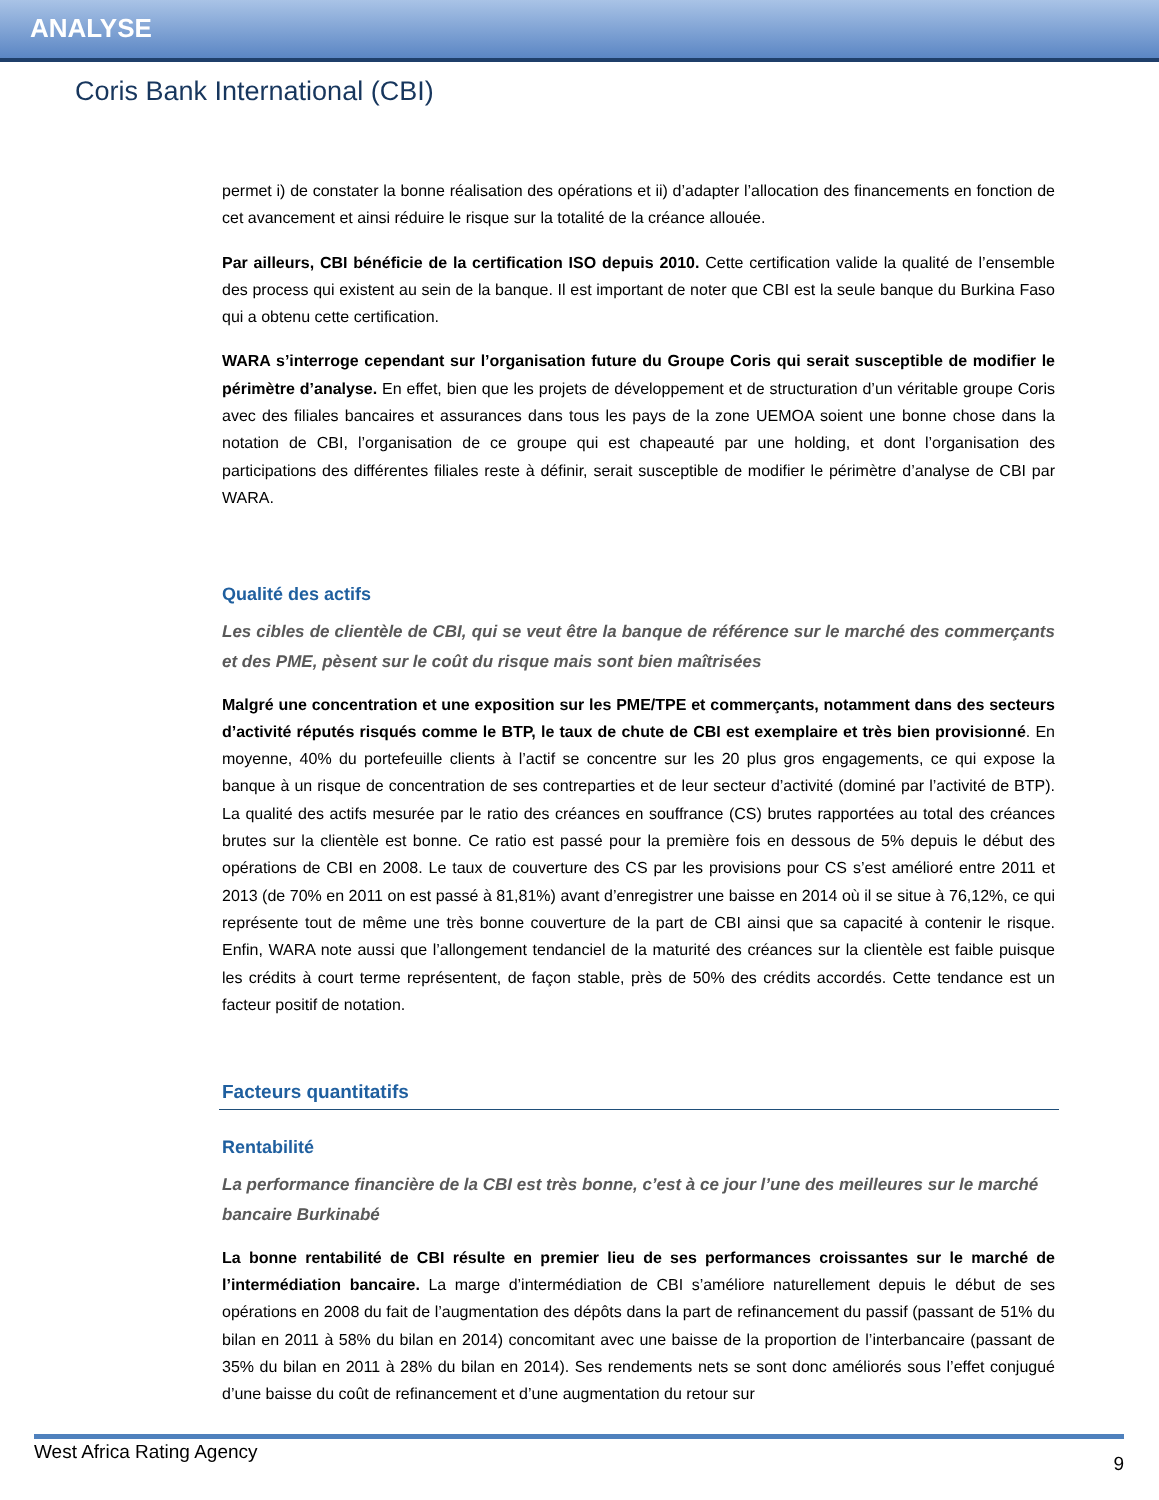ANALYSE
Coris Bank International (CBI)
permet i) de constater la bonne réalisation des opérations et ii) d’adapter l’allocation des financements en fonction de cet avancement et ainsi réduire le risque sur la totalité de la créance allouée.
Par ailleurs, CBI bénéficie de la certification ISO depuis 2010. Cette certification valide la qualité de l’ensemble des process qui existent au sein de la banque. Il est important de noter que CBI est la seule banque du Burkina Faso qui a obtenu cette certification.
WARA s’interroge cependant sur l’organisation future du Groupe Coris qui serait susceptible de modifier le périmètre d’analyse. En effet, bien que les projets de développement et de structuration d’un véritable groupe Coris avec des filiales bancaires et assurances dans tous les pays de la zone UEMOA soient une bonne chose dans la notation de CBI, l’organisation de ce groupe qui est chapeauté par une holding, et dont l’organisation des participations des différentes filiales reste à définir, serait susceptible de modifier le périmètre d’analyse de CBI par WARA.
Qualité des actifs
Les cibles de clientèle de CBI, qui se veut être la banque de référence sur le marché des commerçants et des PME, pèsent sur le coût du risque mais sont bien maîtrisées
Malgré une concentration et une exposition sur les PME/TPE et commerçants, notamment dans des secteurs d’activité réputés risqués comme le BTP, le taux de chute de CBI est exemplaire et très bien provisionné. En moyenne, 40% du portefeuille clients à l’actif se concentre sur les 20 plus gros engagements, ce qui expose la banque à un risque de concentration de ses contreparties et de leur secteur d’activité (dominé par l’activité de BTP). La qualité des actifs mesurée par le ratio des créances en souffrance (CS) brutes rapportées au total des créances brutes sur la clientèle est bonne. Ce ratio est passé pour la première fois en dessous de 5% depuis le début des opérations de CBI en 2008. Le taux de couverture des CS par les provisions pour CS s’est amélioré entre 2011 et 2013 (de 70% en 2011 on est passé à 81,81%) avant d’enregistrer une baisse en 2014 où il se situe à 76,12%, ce qui représente tout de même une très bonne couverture de la part de CBI ainsi que sa capacité à contenir le risque. Enfin, WARA note aussi que l’allongement tendanciel de la maturité des créances sur la clientèle est faible puisque les crédits à court terme représentent, de façon stable, près de 50% des crédits accordés. Cette tendance est un facteur positif de notation.
Facteurs quantitatifs
Rentabilité
La performance financière de la CBI est très bonne, c’est à ce jour l’une des meilleures sur le marché bancaire Burkinabé
La bonne rentabilité de CBI résulte en premier lieu de ses performances croissantes sur le marché de l’intermédiation bancaire. La marge d’intermédiation de CBI s’améliore naturellement depuis le début de ses opérations en 2008 du fait de l’augmentation des dépôts dans la part de refinancement du passif (passant de 51% du bilan en 2011 à 58% du bilan en 2014) concomitant avec une baisse de la proportion de l’interbancaire (passant de 35% du bilan en 2011 à 28% du bilan en 2014). Ses rendements nets se sont donc améliorés sous l’effet conjugué d’une baisse du coût de refinancement et d’une augmentation du retour sur
West Africa Rating Agency 9